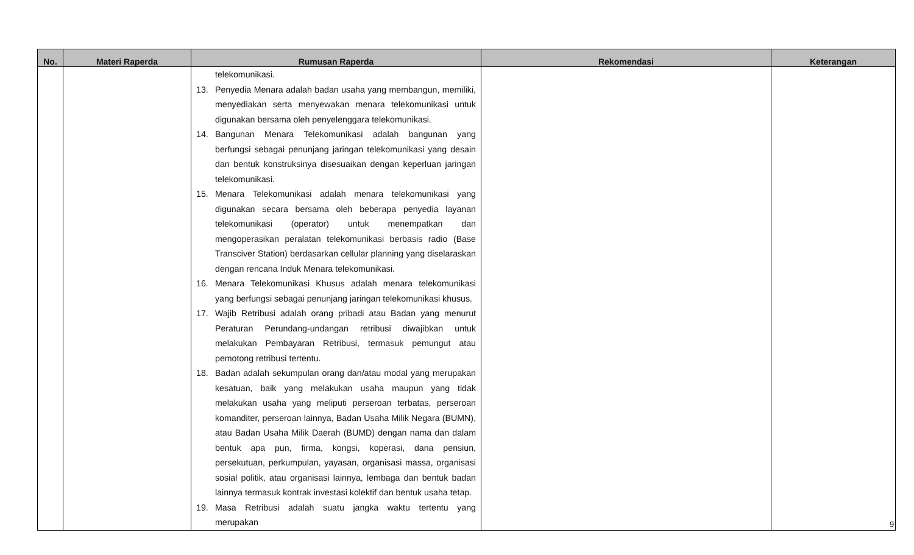| No. | Materi Raperda | Rumusan Raperda | Rekomendasi | Keterangan |
| --- | --- | --- | --- | --- |
| | | telekomunikasi. 13. Penyedia Menara adalah badan usaha yang membangun, memiliki, menyediakan serta menyewakan menara telekomunikasi untuk digunakan bersama oleh penyelenggara telekomunikasi. 14. Bangunan Menara Telekomunikasi adalah bangunan yang berfungsi sebagai penunjang jaringan telekomunikasi yang desain dan bentuk konstruksinya disesuaikan dengan keperluan jaringan telekomunikasi. 15. Menara Telekomunikasi adalah menara telekomunikasi yang digunakan secara bersama oleh beberapa penyedia layanan telekomunikasi (operator) untuk menempatkan dan mengoperasikan peralatan telekomunikasi berbasis radio (Base Transciver Station) berdasarkan cellular planning yang diselaraskan dengan rencana Induk Menara telekomunikasi. 16. Menara Telekomunikasi Khusus adalah menara telekomunikasi yang berfungsi sebagai penunjang jaringan telekomunikasi khusus. 17. Wajib Retribusi adalah orang pribadi atau Badan yang menurut Peraturan Perundang-undangan retribusi diwajibkan untuk melakukan Pembayaran Retribusi, termasuk pemungut atau pemotong retribusi tertentu. 18. Badan adalah sekumpulan orang dan/atau modal yang merupakan kesatuan, baik yang melakukan usaha maupun yang tidak melakukan usaha yang meliputi perseroan terbatas, perseroan komanditer, perseroan lainnya, Badan Usaha Milik Negara (BUMN), atau Badan Usaha Milik Daerah (BUMD) dengan nama dan dalam bentuk apa pun, firma, kongsi, koperasi, dana pensiun, persekutuan, perkumpulan, yayasan, organisasi massa, organisasi sosial politik, atau organisasi lainnya, lembaga dan bentuk badan lainnya termasuk kontrak investasi kolektif dan bentuk usaha tetap. 19. Masa Retribusi adalah suatu jangka waktu tertentu yang merupakan | | |
9